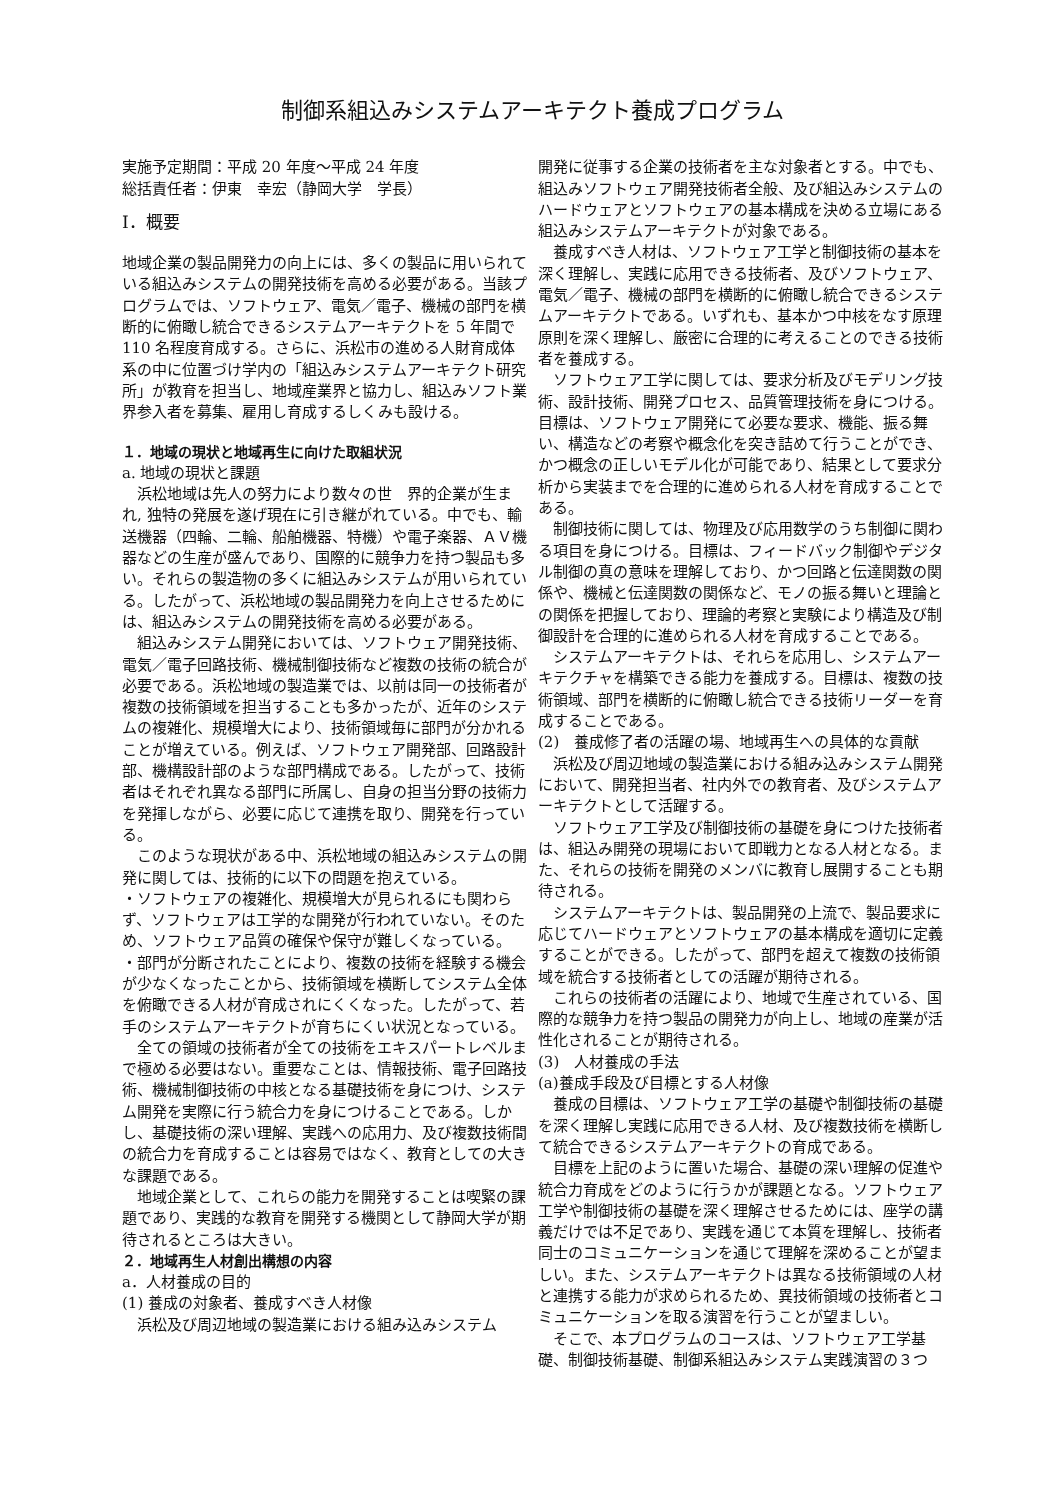制御系組込みシステムアーキテクト養成プログラム
実施予定期間：平成 20 年度～平成 24 年度
総括責任者：伊東　幸宏（静岡大学　学長）
Ⅰ．概要
地域企業の製品開発力の向上には、多くの製品に用いられている組込みシステムの開発技術を高める必要がある。当該プログラムでは、ソフトウェア、電気／電子、機械の部門を横断的に俯瞰し統合できるシステムアーキテクトを 5 年間で 110 名程度育成する。さらに、浜松市の進める人財育成体系の中に位置づけ学内の「組込みシステムアーキテクト研究所」が教育を担当し、地域産業界と協力し、組込みソフト業界参入者を募集、雇用し育成するしくみも設ける。
１．地域の現状と地域再生に向けた取組状況
a. 地域の現状と課題
浜松地域は先人の努力により数々の世　界的企業が生まれ, 独特の発展を遂げ現在に引き継がれている。中でも、輸送機器（四輪、二輪、船舶機器、特機）や電子楽器、ＡＶ機器などの生産が盛んであり、国際的に競争力を持つ製品も多い。それらの製造物の多くに組込みシステムが用いられている。したがって、浜松地域の製品開発力を向上させるためには、組込みシステムの開発技術を高める必要がある。
組込みシステム開発においては、ソフトウェア開発技術、電気／電子回路技術、機械制御技術など複数の技術の統合が必要である。浜松地域の製造業では、以前は同一の技術者が複数の技術領域を担当することも多かったが、近年のシステムの複雑化、規模増大により、技術領域毎に部門が分かれることが増えている。例えば、ソフトウェア開発部、回路設計部、機構設計部のような部門構成である。したがって、技術者はそれぞれ異なる部門に所属し、自身の担当分野の技術力を発揮しながら、必要に応じて連携を取り、開発を行っている。
このような現状がある中、浜松地域の組込みシステムの開発に関しては、技術的に以下の問題を抱えている。
・ソフトウェアの複雑化、規模増大が見られるにも関わらず、ソフトウェアは工学的な開発が行われていない。そのため、ソフトウェア品質の確保や保守が難しくなっている。
・部門が分断されたことにより、複数の技術を経験する機会が少なくなったことから、技術領域を横断してシステム全体を俯瞰できる人材が育成されにくくなった。したがって、若手のシステムアーキテクトが育ちにくい状況となっている。
全ての領域の技術者が全ての技術をエキスパートレベルまで極める必要はない。重要なことは、情報技術、電子回路技術、機械制御技術の中核となる基礎技術を身につけ、システム開発を実際に行う統合力を身につけることである。しかし、基礎技術の深い理解、実践への応用力、及び複数技術間の統合力を育成することは容易ではなく、教育としての大きな課題である。
地域企業として、これらの能力を開発することは喫緊の課題であり、実践的な教育を開発する機関として静岡大学が期待されるところは大きい。
２．地域再生人材創出構想の内容
a．人材養成の目的
(1) 養成の対象者、養成すべき人材像
浜松及び周辺地域の製造業における組み込みシステム
開発に従事する企業の技術者を主な対象者とする。中でも、組込みソフトウェア開発技術者全般、及び組込みシステムのハードウェアとソフトウェアの基本構成を決める立場にある組込みシステムアーキテクトが対象である。
養成すべき人材は、ソフトウェア工学と制御技術の基本を深く理解し、実践に応用できる技術者、及びソフトウェア、電気／電子、機械の部門を横断的に俯瞰し統合できるシステムアーキテクトである。いずれも、基本かつ中核をなす原理原則を深く理解し、厳密に合理的に考えることのできる技術者を養成する。
ソフトウェア工学に関しては、要求分析及びモデリング技術、設計技術、開発プロセス、品質管理技術を身につける。目標は、ソフトウェア開発にて必要な要求、機能、振る舞い、構造などの考察や概念化を突き詰めて行うことができ、かつ概念の正しいモデル化が可能であり、結果として要求分析から実装までを合理的に進められる人材を育成することである。
制御技術に関しては、物理及び応用数学のうち制御に関わる項目を身につける。目標は、フィードバック制御やデジタル制御の真の意味を理解しており、かつ回路と伝達関数の関係や、機械と伝達関数の関係など、モノの振る舞いと理論との関係を把握しており、理論的考察と実験により構造及び制御設計を合理的に進められる人材を育成することである。
システムアーキテクトは、それらを応用し、システムアーキテクチャを構築できる能力を養成する。目標は、複数の技術領域、部門を横断的に俯瞰し統合できる技術リーダーを育成することである。
(2)　養成修了者の活躍の場、地域再生への具体的な貢献
浜松及び周辺地域の製造業における組み込みシステム開発において、開発担当者、社内外での教育者、及びシステムアーキテクトとして活躍する。
ソフトウェア工学及び制御技術の基礎を身につけた技術者は、組込み開発の現場において即戦力となる人材となる。また、それらの技術を開発のメンバに教育し展開することも期待される。
システムアーキテクトは、製品開発の上流で、製品要求に応じてハードウェアとソフトウェアの基本構成を適切に定義することができる。したがって、部門を超えて複数の技術領域を統合する技術者としての活躍が期待される。
これらの技術者の活躍により、地域で生産されている、国際的な競争力を持つ製品の開発力が向上し、地域の産業が活性化されることが期待される。
(3)　人材養成の手法
(a)養成手段及び目標とする人材像
養成の目標は、ソフトウェア工学の基礎や制御技術の基礎を深く理解し実践に応用できる人材、及び複数技術を横断して統合できるシステムアーキテクトの育成である。
目標を上記のように置いた場合、基礎の深い理解の促進や統合力育成をどのように行うかが課題となる。ソフトウェア工学や制御技術の基礎を深く理解させるためには、座学の講義だけでは不足であり、実践を通じて本質を理解し、技術者同士のコミュニケーションを通じて理解を深めることが望ましい。また、システムアーキテクトは異なる技術領域の人材と連携する能力が求められるため、異技術領域の技術者とコミュニケーションを取る演習を行うことが望ましい。
そこで、本プログラムのコースは、ソフトウェア工学基礎、制御技術基礎、制御系組込みシステム実践演習の３つ